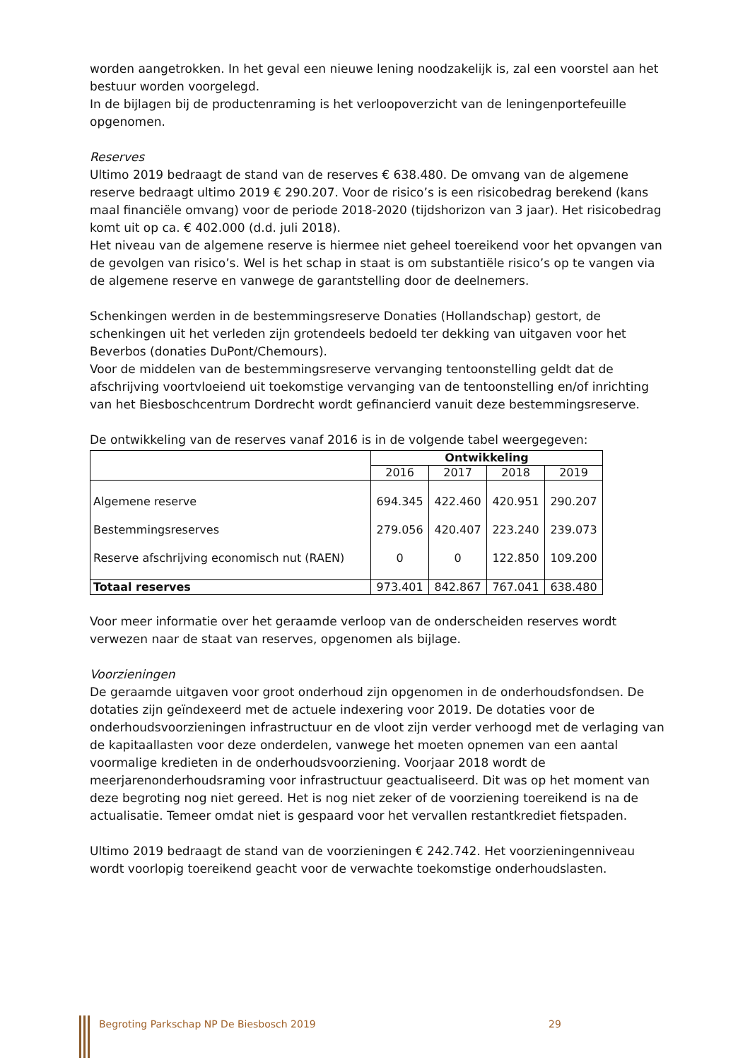worden aangetrokken. In het geval een nieuwe lening noodzakelijk is, zal een voorstel aan het bestuur worden voorgelegd.
In de bijlagen bij de productenraming is het verloopoverzicht van de leningenportefeuille opgenomen.
Reserves
Ultimo 2019 bedraagt de stand van de reserves € 638.480. De omvang van de algemene reserve bedraagt ultimo 2019 € 290.207. Voor de risico’s is een risicobedrag berekend (kans maal financiële omvang) voor de periode 2018-2020 (tijdshorizon van 3 jaar). Het risicobedrag komt uit op ca. € 402.000 (d.d. juli 2018).
Het niveau van de algemene reserve is hiermee niet geheel toereikend voor het opvangen van de gevolgen van risico’s. Wel is het schap in staat is om substantiële risico’s op te vangen via de algemene reserve en vanwege de garantstelling door de deelnemers.
Schenkingen werden in de bestemmingsreserve Donaties (Hollandschap) gestort, de schenkingen uit het verleden zijn grotendeels bedoeld ter dekking van uitgaven voor het Beverbos (donaties DuPont/Chemours).
Voor de middelen van de bestemmingsreserve vervanging tentoonstelling geldt dat de afschrijving voortvloeiend uit toekomstige vervanging van de tentoonstelling en/of inrichting van het Biesboschcentrum Dordrecht wordt gefinancierd vanuit deze bestemmingsreserve.
De ontwikkeling van de reserves vanaf 2016 is in de volgende tabel weergegeven:
| | Ontwikkeling | | | |
| --- | --- | --- | --- | --- |
| | 2016 | 2017 | 2018 | 2019 |
| Algemene reserve | 694.345 | 422.460 | 420.951 | 290.207 |
| Bestemmingsreserves | 279.056 | 420.407 | 223.240 | 239.073 |
| Reserve afschrijving economisch nut (RAEN) | 0 | 0 | 122.850 | 109.200 |
| Totaal reserves | 973.401 | 842.867 | 767.041 | 638.480 |
Voor meer informatie over het geraamde verloop van de onderscheiden reserves wordt verwezen naar de staat van reserves, opgenomen als bijlage.
Voorzieningen
De geraamde uitgaven voor groot onderhoud zijn opgenomen in de onderhoudsfondsen. De dotaties zijn geïndexeerd met de actuele indexering voor 2019. De dotaties voor de onderhoudsvoorzieningen infrastructuur en de vloot zijn verder verhoogd met de verlaging van de kapitaallasten voor deze onderdelen, vanwege het moeten opnemen van een aantal voormalige kredieten in de onderhoudsvoorziening. Voorjaar 2018 wordt de meerjarenonderhoudsraming voor infrastructuur geactualiseerd. Dit was op het moment van deze begroting nog niet gereed. Het is nog niet zeker of de voorziening toereikend is na de actualisatie. Temeer omdat niet is gespaard voor het vervallen restantkrediet fietspaden.
Ultimo 2019 bedraagt de stand van de voorzieningen € 242.742. Het voorzieningenniveau wordt voorlopig toereikend geacht voor de verwachte toekomstige onderhoudslasten.
Begroting Parkschap NP De Biesbosch 2019 29